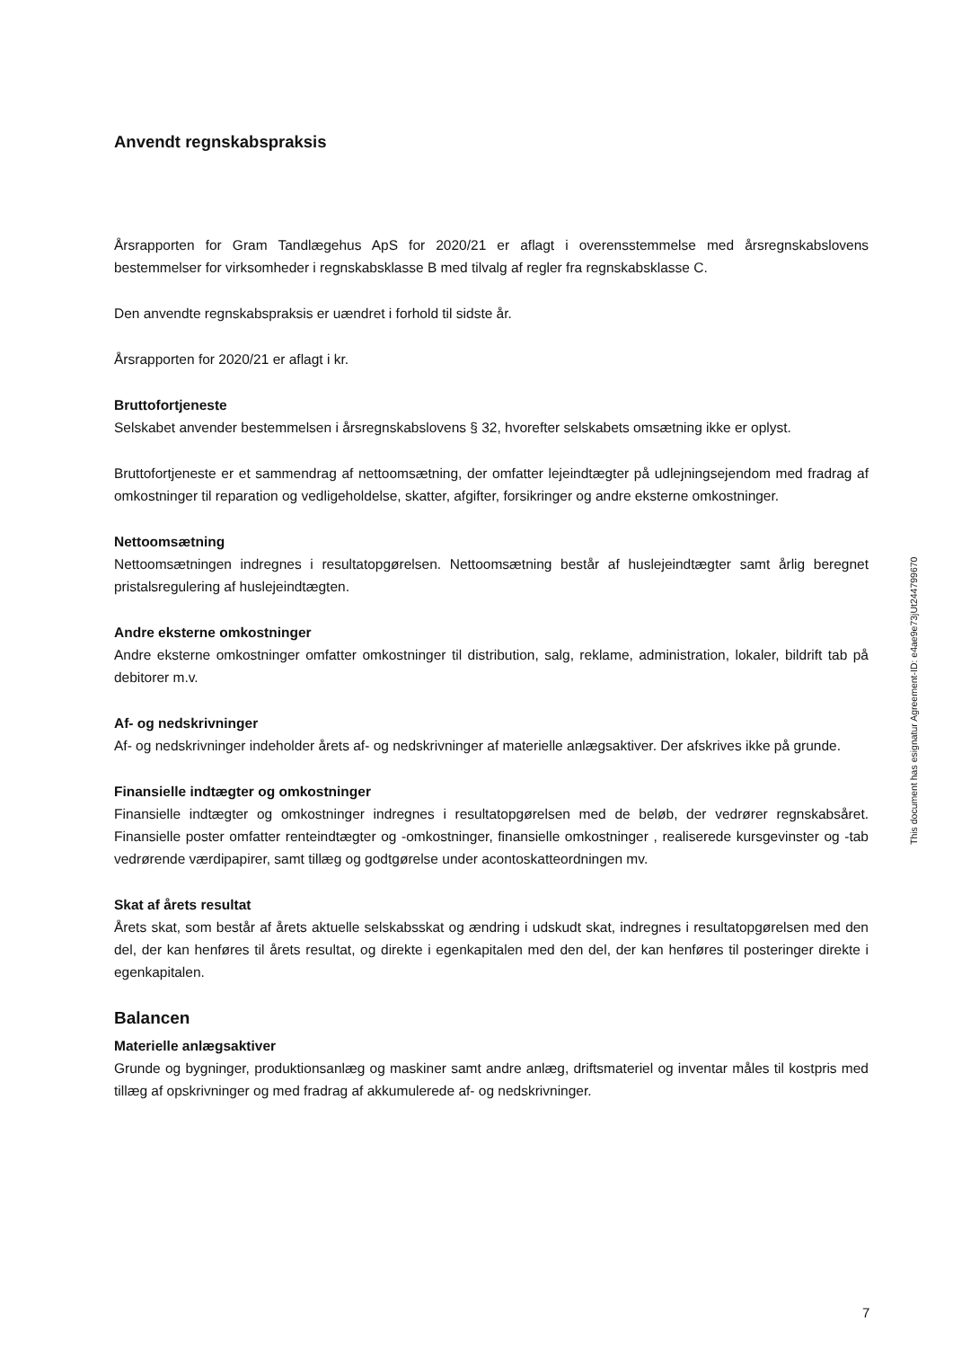Anvendt regnskabspraksis
Årsrapporten for Gram Tandlægehus ApS for 2020/21 er aflagt i overensstemmelse med årsregnskabs­lovens bestemmelser for virksomheder i regnskabsklasse B med tilvalg af regler fra regnskabsklasse C.
Den anvendte regnskabspraksis er uændret i forhold til sidste år.
Årsrapporten for 2020/21 er aflagt i kr.
Bruttofortjeneste
Selskabet anvender bestemmelsen i årsregnskabslovens § 32, hvorefter selskabets omsætning ikke er oplyst.
Bruttofortjeneste er et sammendrag af nettoomsætning, der omfatter lejeindtægter på udlejningsejen­dom med fradrag af omkostninger til reparation og vedligeholdelse, skatter, afgifter, forsikringer og an­dre eksterne omkostninger.
Nettoomsætning
Nettoomsætningen indregnes i resultatopgørelsen. Nettoomsætning består af huslejeindtægter samt årlig beregnet pristalsregulering af huslejeindtægten.
Andre eksterne omkostninger
Andre eksterne omkostninger omfatter omkostninger til distribution, salg, reklame, administration, lo­kaler, bildrift tab på debitorer m.v.
Af- og nedskrivninger
Af- og nedskrivninger indeholder årets af- og nedskrivninger af materielle anlægsaktiver. Der afskrives ikke på grunde.
Finansielle indtægter og omkostninger
Finansielle indtægter og omkostninger indregnes i resultatopgørelsen med de beløb, der vedrører regn­skabsåret. Finansielle poster omfatter renteindtægter og -omkostninger, finansielle omkostninger , rea­liserede kursgevinster og -tab vedrørende værdipapirer, samt tillæg og godtgørelse under acontoskat­teordningen mv.
Skat af årets resultat
Årets skat, som består af årets aktuelle selskabsskat og ændring i udskudt skat, indregnes i resultatop­gørelsen med den del, der kan henføres til årets resultat, og direkte i egenkapitalen med den del, der kan henføres til posteringer direkte i egenkapitalen.
Balancen
Materielle anlægsaktiver
Grunde og bygninger, produktionsanlæg og maskiner samt andre anlæg, driftsmateriel og inventar mål­es til kostpris med tillæg af opskrivninger og med fradrag af akkumulerede af- og nedskrivninger.
This document has esignatur Agreement-ID: e4ae9e73jUt244799670
7